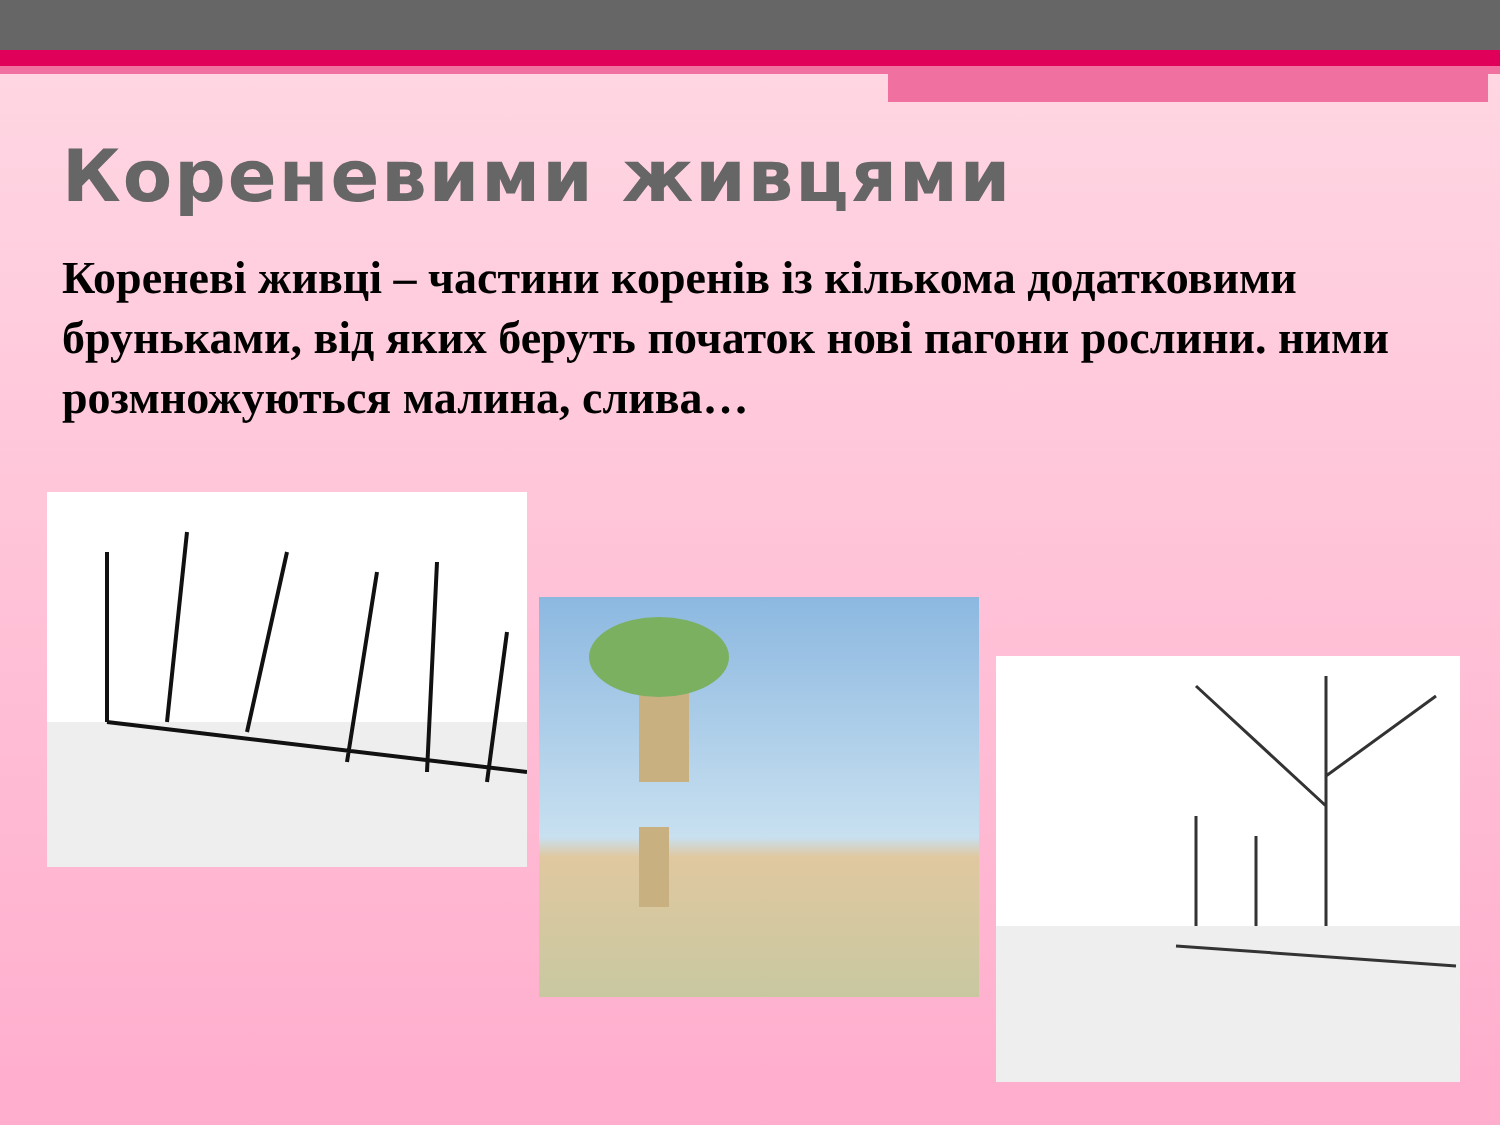Кореневими живцями
Кореневі живці – частини коренів із кількома додатковими бруньками, від яких беруть початок нові пагони рослини. ними розмножуються малина, слива…